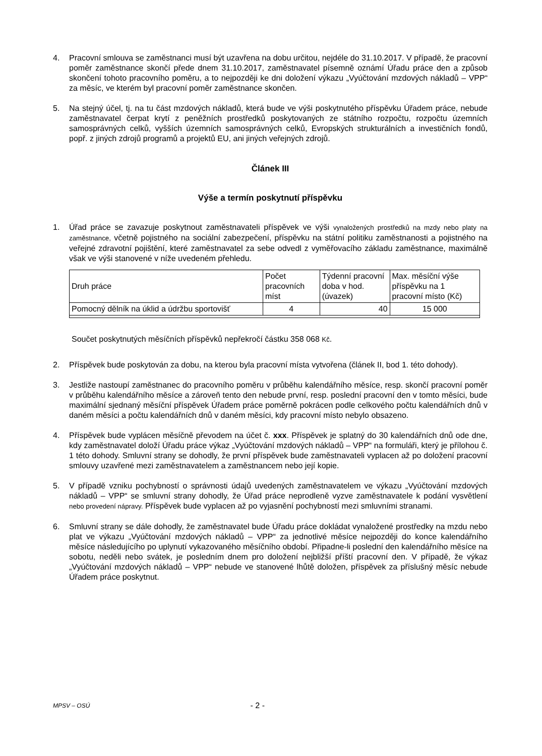4. Pracovní smlouva se zaměstnanci musí být uzavřena na dobu určitou, nejdéle do 31.10.2017. V případě, že pracovní poměr zaměstnance skončí přede dnem 31.10.2017, zaměstnavatel písemně oznámí Úřadu práce den a způsob skončení tohoto pracovního poměru, a to nejpozději ke dni doložení výkazu „Vyúčtování mzdových nákladů – VPP“ za měsíc, ve kterém byl pracovní poměr zaměstnance skončen.
5. Na stejný účel, tj. na tu část mzdových nákladů, která bude ve výši poskytnutého příspěvku Úřadem práce, nebude zaměstnavatel čerpat krytí z peněžních prostředků poskytovaných ze státního rozpočtu, rozpočtu územních samosprávných celků, vyšších územních samosprávných celků, Evropských strukturálních a investičních fondů, popř. z jiných zdrojů programů a projektů EU, ani jiných veřejných zdrojů.
Článek III
Výše a termín poskytnutí příspěvku
1. Úřad práce se zavazuje poskytnout zaměstnavateli příspěvek ve výši vynaložených prostředků na mzdy nebo platy na zaměstnance, včetně pojistného na sociální zabezpečení, příspěvku na státní politiku zaměstnanosti a pojistného na veřejné zdravotní pojištění, které zaměstnavatel za sebe odvedl z vyměřovacího základu zaměstnance, maximálně však ve výši stanovené v níže uvedeném přehledu.
| Druh práce | Počet pracovních míst | Týdenní pracovní doba v hod. (úvazek) | Max. měsíční výše příspěvku na 1 pracovní místo (Kč) |
| --- | --- | --- | --- |
| Pomocný dělník na úklid a údržbu sportovišť | 4 | 40 | 15 000 |
Součet poskytnutých měsíčních příspěvků nepřekročí částku 358 068 Kč.
2. Příspěvek bude poskytován za dobu, na kterou byla pracovní místa vytvořena (článek II, bod 1. této dohody).
3. Jestliže nastoupí zaměstnanec do pracovního poměru v průběhu kalendářního měsíce, resp. skončí pracovní poměr v průběhu kalendářního měsíce a zároveň tento den nebude první, resp. poslední pracovní den v tomto měsíci, bude maximální sjednaný měsíční příspěvek Úřadem práce poměrně pokrácen podle celkového počtu kalendářních dnů v daném měsíci a počtu kalendářních dnů v daném měsíci, kdy pracovní místo nebylo obsazeno.
4. Příspěvek bude vyplácen měsíčně převodem na účet č. xxx. Příspěvek je splatný do 30 kalendářních dnů ode dne, kdy zaměstnavatel doloží Úřadu práce výkaz „Vyúčtování mzdových nákladů – VPP“ na formuláři, který je přílohou č. 1 této dohody. Smluvní strany se dohodly, že první příspěvek bude zaměstnavateli vyplacen až po doložení pracovní smlouvy uzavřené mezi zaměstnavatelem a zaměstnancem nebo její kopie.
5. V případě vzniku pochybností o správnosti údajů uvedených zaměstnavatelem ve výkazu „Vyúčtování mzdových nákladů – VPP“ se smluvní strany dohodly, že Úřad práce neprodleně vyzve zaměstnavatele k podání vysvětlení nebo provedení nápravy. Příspěvek bude vyplacen až po vyjasnění pochybností mezi smluvními stranami.
6. Smluvní strany se dále dohodly, že zaměstnavatel bude Úřadu práce dokládat vynaložené prostředky na mzdu nebo plat ve výkazu „Vyúčtování mzdových nákladů – VPP“ za jednotlivé měsíce nejpozději do konce kalendářního měsíce následujícího po uplynutí vykazovaného měsíčního období. Připadne-li poslední den kalendářního měsíce na sobotu, neděli nebo svátek, je posledním dnem pro doložení nejbližší příští pracovní den. V případě, že výkaz „Vyúčtování mzdových nákladů – VPP“ nebude ve stanovené lhůtě doložen, příspěvek za příslušný měsíc nebude Úřadem práce poskytnut.
MPSV – OSÚ - 2 -